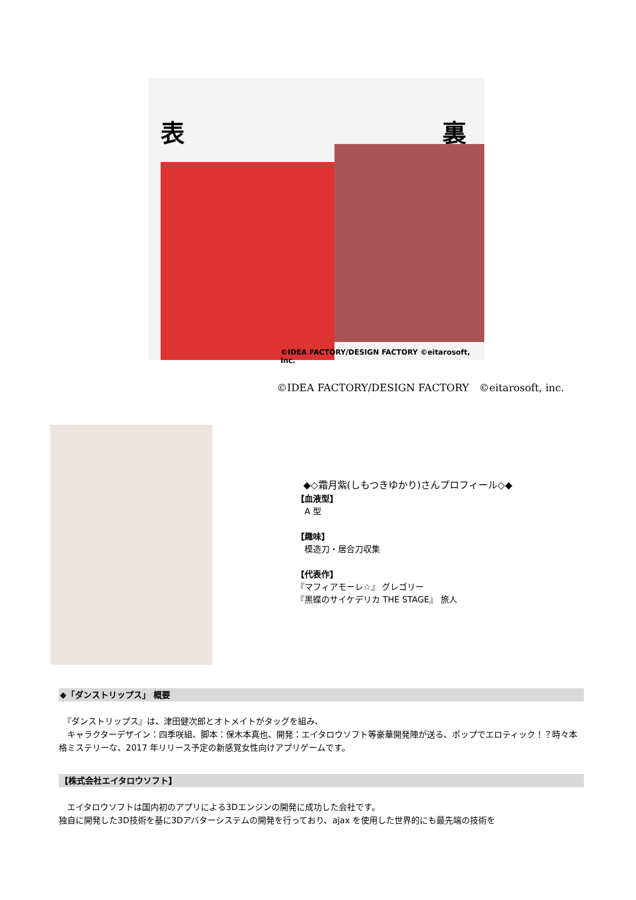表 裏
©IDEA FACTORY/DESIGN FACTORY ©eitarosoft, Inc.
©IDEA FACTORY/DESIGN FACTORY　©eitarosoft, inc.
◆◇霜月紫(しもつきゆかり)さんプロフィール◇◆
【血液型】
　A 型
【趣味】
　模造刀・居合刀収集
【代表作】
『マフィアモーレ☆』 グレゴリー
『黒蝶のサイケデリカ THE STAGE』 旅人
◆「ダンストリップス」 概要
　『ダンストリップス』は、津田健次郎とオトメイトがタッグを組み、
　キャラクターデザイン：四季咲組、脚本：保木本真也、開発：エイタロウソフト等豪華開発陣が送る、ポップでエロティック！？時々本格ミステリーな、2017 年リリース予定の新感覚女性向けアプリゲームです。
【株式会社エイタロウソフト】
　エイタロウソフトは国内初のアプリによる3Dエンジンの開発に成功した会社です。
独自に開発した3D技術を基に3Dアバターシステムの開発を行っており、ajax を使用した世界的にも最先端の技術を